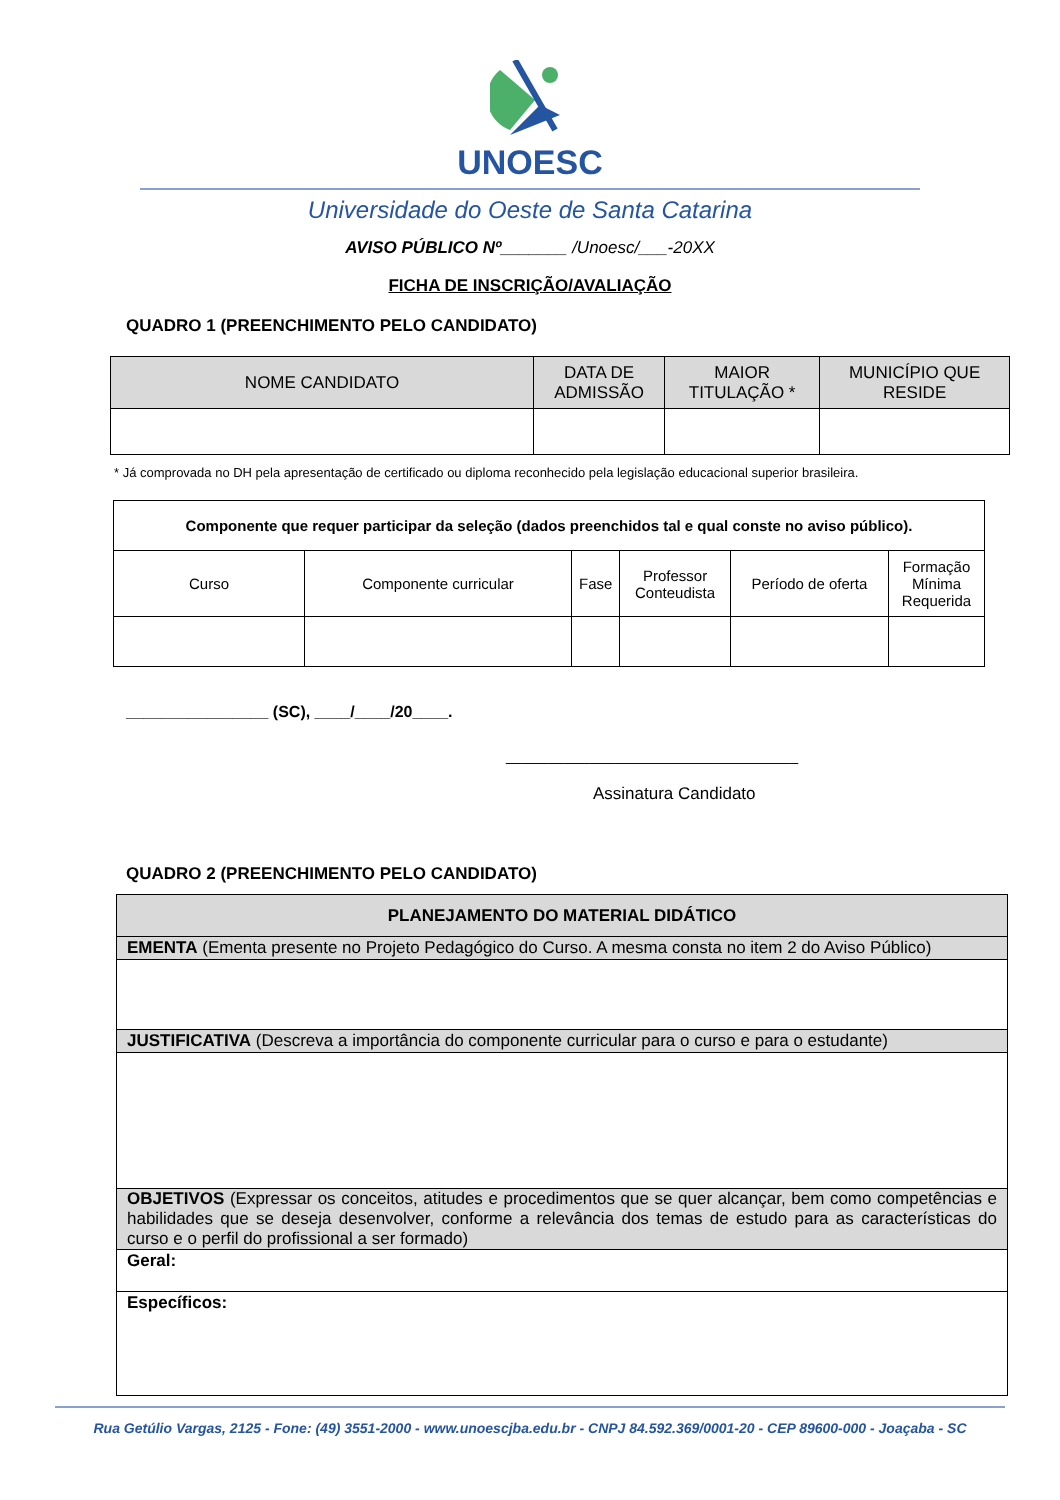UNOESC
Universidade do Oeste de Santa Catarina
AVISO PÚBLICO Nº_______ /Unoesc/___-20XX
FICHA DE INSCRIÇÃO/AVALIAÇÃO
QUADRO 1 (PREENCHIMENTO PELO CANDIDATO)
| NOME CANDIDATO | DATA DE ADMISSÃO | MAIOR TITULAÇÃO * | MUNICÍPIO QUE RESIDE |
| --- | --- | --- | --- |
* Já comprovada no DH pela apresentação de certificado ou diploma reconhecido pela legislação educacional superior brasileira.
| Componente que requer participar da seleção (dados preenchidos tal e qual conste no aviso público). | | | | | |
| Curso | Componente curricular | Fase | Professor Conteudista | Período de oferta | Formação Mínima Requerida |
________________ (SC), ____/____/20____.
___________________________________
Assinatura Candidato
QUADRO 2 (PREENCHIMENTO PELO CANDIDATO)
| PLANEJAMENTO DO MATERIAL DIDÁTICO |
| EMENTA (Ementa presente no Projeto Pedagógico do Curso. A mesma consta no item 2 do Aviso Público) |
| JUSTIFICATIVA (Descreva a importância do componente curricular para o curso e para o estudante) |
| OBJETIVOS (Expressar os conceitos, atitudes e procedimentos que se quer alcançar, bem como competências e habilidades que se deseja desenvolver, conforme a relevância dos temas de estudo para as características do curso e o perfil do profissional a ser formado) |
| Geral: |
| Específicos: |
Rua Getúlio Vargas, 2125 - Fone: (49) 3551-2000 - www.unoescjba.edu.br - CNPJ 84.592.369/0001-20 - CEP 89600-000 - Joaçaba - SC